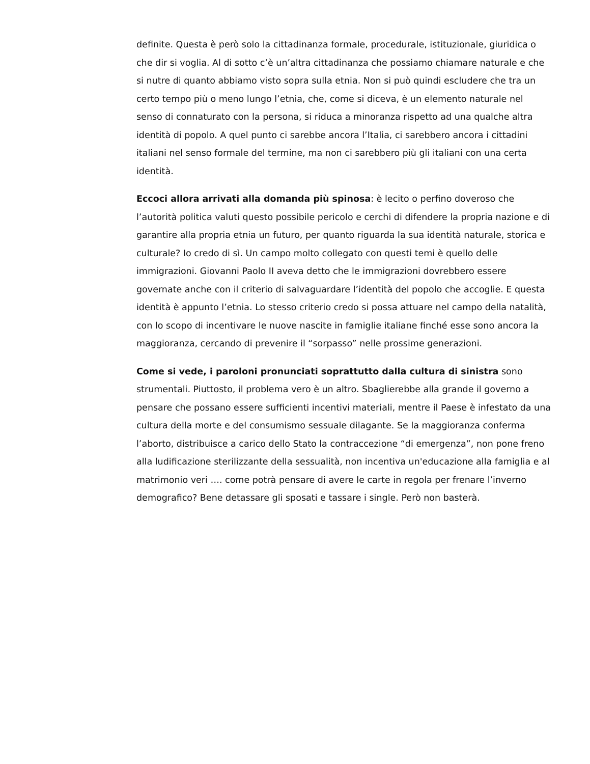definite. Questa è però solo la cittadinanza formale, procedurale, istituzionale, giuridica o che dir si voglia. Al di sotto c’è un’altra cittadinanza che possiamo chiamare naturale e che si nutre di quanto abbiamo visto sopra sulla etnia. Non si può quindi escludere che tra un certo tempo più o meno lungo l’etnia, che, come si diceva, è un elemento naturale nel senso di connaturato con la persona, si riduca a minoranza rispetto ad una qualche altra identità di popolo. A quel punto ci sarebbe ancora l’Italia, ci sarebbero ancora i cittadini italiani nel senso formale del termine, ma non ci sarebbero più gli italiani con una certa identità.
Eccoci allora arrivati alla domanda più spinosa: è lecito o perfino doveroso che l’autorità politica valuti questo possibile pericolo e cerchi di difendere la propria nazione e di garantire alla propria etnia un futuro, per quanto riguarda la sua identità naturale, storica e culturale? Io credo di sì. Un campo molto collegato con questi temi è quello delle immigrazioni. Giovanni Paolo II aveva detto che le immigrazioni dovrebbero essere governate anche con il criterio di salvaguardare l’identità del popolo che accoglie. E questa identità è appunto l’etnia. Lo stesso criterio credo si possa attuare nel campo della natalità, con lo scopo di incentivare le nuove nascite in famiglie italiane finché esse sono ancora la maggioranza, cercando di prevenire il “sorpasso” nelle prossime generazioni.
Come si vede, i paroloni pronunciati soprattutto dalla cultura di sinistra sono strumentali. Piuttosto, il problema vero è un altro. Sbaglierebbe alla grande il governo a pensare che possano essere sufficienti incentivi materiali, mentre il Paese è infestato da una cultura della morte e del consumismo sessuale dilagante. Se la maggioranza conferma l’aborto, distribuisce a carico dello Stato la contraccezione “di emergenza”, non pone freno alla ludificazione sterilizzante della sessualità, non incentiva un'educazione alla famiglia e al matrimonio veri …. come potrà pensare di avere le carte in regola per frenare l’inverno demografico? Bene detassare gli sposati e tassare i single. Però non basterà.